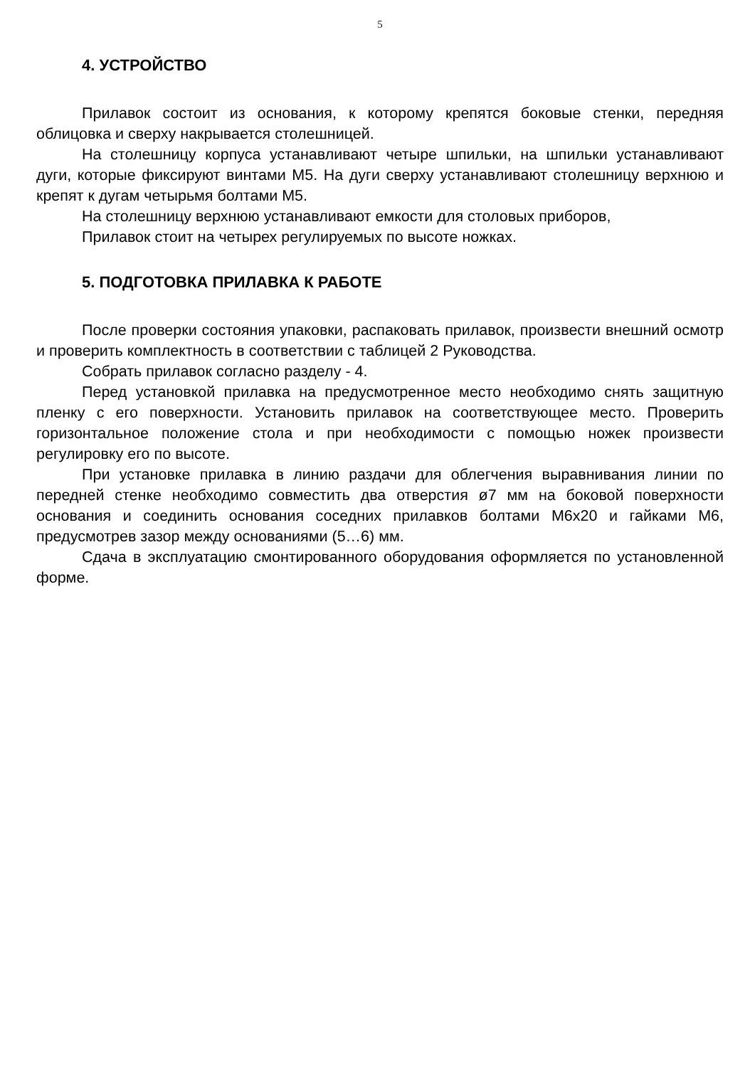5
4. УСТРОЙСТВО
Прилавок состоит из основания, к которому крепятся боковые стенки, передняя облицовка и сверху накрывается столешницей.
На столешницу корпуса устанавливают четыре шпильки, на шпильки устанавливают дуги, которые фиксируют винтами М5. На дуги сверху устанавливают столешницу верхнюю и крепят к дугам четырьмя болтами М5.
На столешницу верхнюю устанавливают емкости для столовых приборов,
Прилавок стоит на четырех регулируемых по высоте ножках.
5. ПОДГОТОВКА ПРИЛАВКА К РАБОТЕ
После проверки состояния упаковки, распаковать прилавок, произвести внешний осмотр и проверить комплектность в соответствии с таблицей 2 Руководства.
Собрать прилавок согласно разделу - 4.
Перед установкой прилавка на предусмотренное место необходимо снять защитную пленку с его поверхности. Установить прилавок на соответствующее место. Проверить горизонтальное положение стола и при необходимости с помощью ножек произвести регулировку его по высоте.
При установке прилавка в линию раздачи для облегчения выравнивания линии по передней стенке необходимо совместить два отверстия ø7 мм на боковой поверхности основания и соединить основания соседних прилавков болтами М6х20 и гайками М6, предусмотрев зазор между основаниями (5…6) мм.
Сдача в эксплуатацию смонтированного оборудования оформляется по установленной форме.